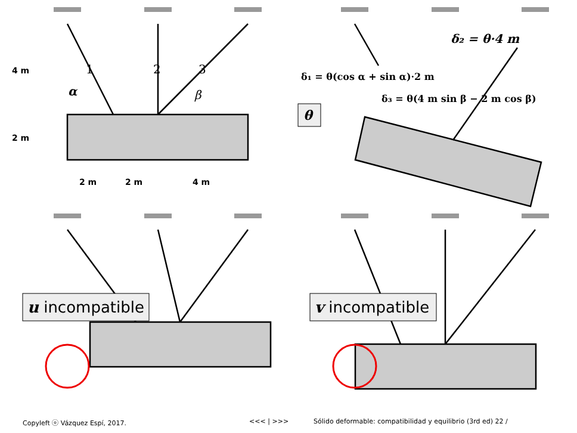4 m
2 m
2 m
2 m
4 m
1
2
3
α
β
δ₂ = θ·4 m
δ₁ = θ(cos α + sin α)·2 m
δ₃ = θ(4 m sin β − 2 m cos β)
θ
u incompatible
v incompatible
Copyleft ⓞ Vázquez Espí, 2017. <<< | >>> Sólido deformable: compatibilidad y equilibrio (3rd ed) 22 /